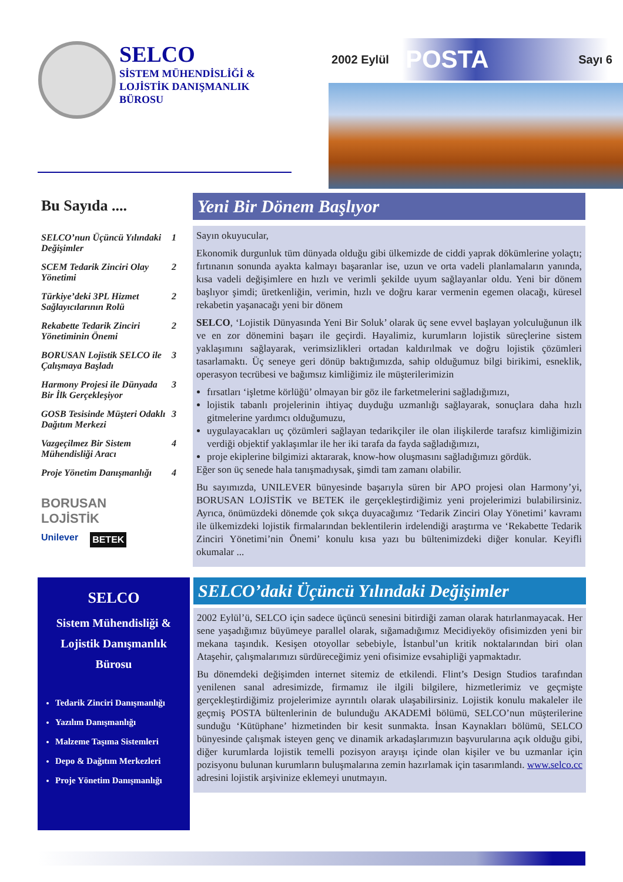SELCO
SİSTEM MÜHENDİSLİĞİ &
LOJİSTİK DANIŞMANLIK
BÜROSU
2002 Eylül POSTA Sayı 6
Bu Sayıda ....
SELCO’nun Üçüncü Yılındaki Değişimler 1
SCEM Tedarik Zinciri Olay Yönetimi 2
Türkiye’deki 3PL Hizmet Sağlayıcılarının Rolü 2
Rekabette Tedarik Zinciri Yönetiminin Önemi 2
BORUSAN Lojistik SELCO ile Çalışmaya Başladı 3
Harmony Projesi ile Dünyada Bir İlk Gerçekleşiyor 3
GOSB Tesisinde Müşteri Odaklı Dağıtım Merkezi 3
Vazgeçilmez Bir Sistem Mühendisliği Aracı 4
Proje Yönetim Danışmanlığı 4
BORUSAN
LOJİSTİK
Unilever BETEK
Yeni Bir Dönem Başlıyor
Sayın okuyucular,
Ekonomik durgunluk tüm dünyada olduğu gibi ülkemizde de ciddi yaprak dökümlerine yolaçtı; fırtınanın sonunda ayakta kalmayı başaranlar ise, uzun ve orta vadeli planlamaların yanında, kısa vadeli değişimlere en hızlı ve verimli şekilde uyum sağlayanlar oldu. Yeni bir dönem başlıyor şimdi; üretkenliğin, verimin, hızlı ve doğru karar vermenin egemen olacağı, küresel rekabetin yaşanacağı yeni bir dönem
SELCO, ‘Lojistik Dünyasında Yeni Bir Soluk’ olarak üç sene evvel başlayan yolculuğunun ilk ve en zor dönemini başarı ile geçirdi. Hayalimiz, kurumların lojistik süreçlerine sistem yaklaşımını sağlayarak, verimsizlikleri ortadan kaldırılmak ve doğru lojistik çözümleri tasarlamaktı. Üç seneye geri dönüp baktığımızda, sahip olduğumuz bilgi birikimi, esneklik, operasyon tecrübesi ve bağımsız kimliğimiz ile müşterilerimizin
fırsatları ‘işletme körlüğü’ olmayan bir göz ile farketmelerini sağladığımızı,
lojistik tabanlı projelerinin ihtiyaç duyduğu uzmanlığı sağlayarak, sonuçlara daha hızlı gitmelerine yardımcı olduğumuzu,
uygulayacakları uç çözümleri sağlayan tedarikçiler ile olan ilişkilerde tarafsız kimliğimizin verdiği objektif yaklaşımlar ile her iki tarafa da fayda sağladığımızı,
proje ekiplerine bilgimizi aktararak, know-how oluşmasını sağladığımızı gördük.
Eğer son üç senede hala tanışmadıysak, şimdi tam zamanı olabilir.
Bu sayımızda, UNILEVER bünyesinde başarıyla süren bir APO projesi olan Harmony’yi, BORUSAN LOJİSTİK ve BETEK ile gerçekleştirdiğimiz yeni projelerimizi bulabilirsiniz. Ayrıca, önümüzdeki dönemde çok sıkça duyacağımız ‘Tedarik Zinciri Olay Yönetimi’ kavramı ile ülkemizdeki lojistik firmalarından beklentilerin irdelendiği araştırma ve ‘Rekabette Tedarik Zinciri Yönetimi’nin Önemi’ konulu kısa yazı bu bültenimizdeki diğer konular. Keyifli okumalar ...
SELCO
Sistem Mühendisliği &
Lojistik Danışmanlık
Bürosu
Tedarik Zinciri Danışmanlığı
Yazılım Danışmanlığı
Malzeme Taşıma Sistemleri
Depo & Dağıtım Merkezleri
Proje Yönetim Danışmanlığı
SELCO’daki Üçüncü Yılındaki Değişimler
2002 Eylül’ü, SELCO için sadece üçüncü senesini bitirdiği zaman olarak hatırlanmayacak. Her sene yaşadığımız büyümeye parallel olarak, sığamadığımız Mecidiyeköy ofisimizden yeni bir mekana taşındık. Kesişen otoyollar sebebiyle, İstanbul’un kritik noktalarından biri olan Ataşehir, çalışmalarımızı sürdüreceğimiz yeni ofisimize evsahipliği yapmaktadır.
Bu dönemdeki değişimden internet sitemiz de etkilendi. Flint’s Design Studios tarafından yenilenen sanal adresimizde, firmamız ile ilgili bilgilere, hizmetlerimiz ve geçmişte gerçekleştirdiğimiz projelerimize ayrıntılı olarak ulaşabilirsiniz. Lojistik konulu makaleler ile geçmiş POSTA bültenlerinin de bulunduğu AKADEMİ bölümü, SELCO’nun müşterilerine sunduğu ‘Kütüphane’ hizmetinden bir kesit sunmakta. İnsan Kaynakları bölümü, SELCO bünyesinde çalışmak isteyen genç ve dinamik arkadaşlarımızın başvurularına açık olduğu gibi, diğer kurumlarda lojistik temelli pozisyon arayışı içinde olan kişiler ve bu uzmanlar için pozisyonu bulunan kurumların buluşmalarına zemin hazırlamak için tasarımlandı. www.selco.cc adresini lojistik arşivinize eklemeyi unutmayın.